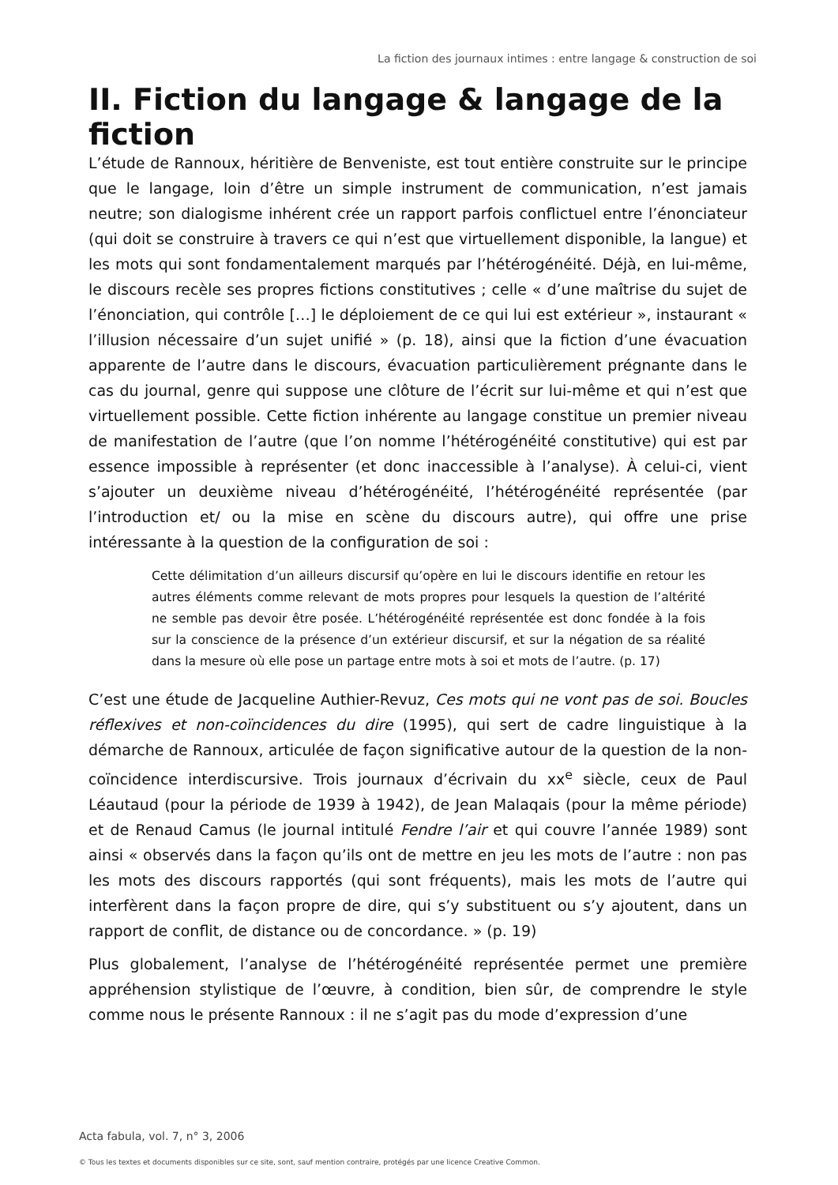La fiction des journaux intimes : entre langage & construction de soi
II. Fiction du langage & langage de la fiction
L’étude de Rannoux, héritière de Benveniste, est tout entière construite sur le principe que le langage, loin d’être un simple instrument de communication, n’est jamais neutre; son dialogisme inhérent crée un rapport parfois conflictuel entre l’énonciateur (qui doit se construire à travers ce qui n’est que virtuellement disponible, la langue) et les mots qui sont fondamentalement marqués par l’hétérogénéité. Déjà, en lui-même, le discours recèle ses propres fictions constitutives ; celle « d’une maîtrise du sujet de l’énonciation, qui contrôle […] le déploiement de ce qui lui est extérieur », instaurant « l’illusion nécessaire d’un sujet unifié » (p. 18), ainsi que la fiction d’une évacuation apparente de l’autre dans le discours, évacuation particulièrement prégnante dans le cas du journal, genre qui suppose une clôture de l’écrit sur lui-même et qui n’est que virtuellement possible. Cette fiction inhérente au langage constitue un premier niveau de manifestation de l’autre (que l’on nomme l’hétérogénéité constitutive) qui est par essence impossible à représenter (et donc inaccessible à l’analyse). À celui-ci, vient s’ajouter un deuxième niveau d’hétérogénéité, l’hétérogénéité représentée (par l’introduction et/ ou la mise en scène du discours autre), qui offre une prise intéressante à la question de la configuration de soi :
Cette délimitation d’un ailleurs discursif qu’opère en lui le discours identifie en retour les autres éléments comme relevant de mots propres pour lesquels la question de l’altérité ne semble pas devoir être posée. L’hétérogénéité représentée est donc fondée à la fois sur la conscience de la présence d’un extérieur discursif, et sur la négation de sa réalité dans la mesure où elle pose un partage entre mots à soi et mots de l’autre. (p. 17)
C’est une étude de Jacqueline Authier-Revuz, Ces mots qui ne vont pas de soi. Boucles réflexives et non-coïncidences du dire (1995), qui sert de cadre linguistique à la démarche de Rannoux, articulée de façon significative autour de la question de la non-coïncidence interdiscursive. Trois journaux d’écrivain du xx<sup>e</sup> siècle, ceux de Paul Léautaud (pour la période de 1939 à 1942), de Jean Malaqais (pour la même période) et de Renaud Camus (le journal intitulé Fendre l’air et qui couvre l’année 1989) sont ainsi « observés dans la façon qu’ils ont de mettre en jeu les mots de l’autre : non pas les mots des discours rapportés (qui sont fréquents), mais les mots de l’autre qui interfèrent dans la façon propre de dire, qui s’y substituent ou s’y ajoutent, dans un rapport de conflit, de distance ou de concordance. » (p. 19)
Plus globalement, l’analyse de l’hétérogénéité représentée permet une première appréhension stylistique de l’œuvre, à condition, bien sûr, de comprendre le style comme nous le présente Rannoux : il ne s’agit pas du mode d’expression d’une
Acta fabula, vol. 7, n° 3, 2006
© Tous les textes et documents disponibles sur ce site, sont, sauf mention contraire, protégés par une licence Creative Common.